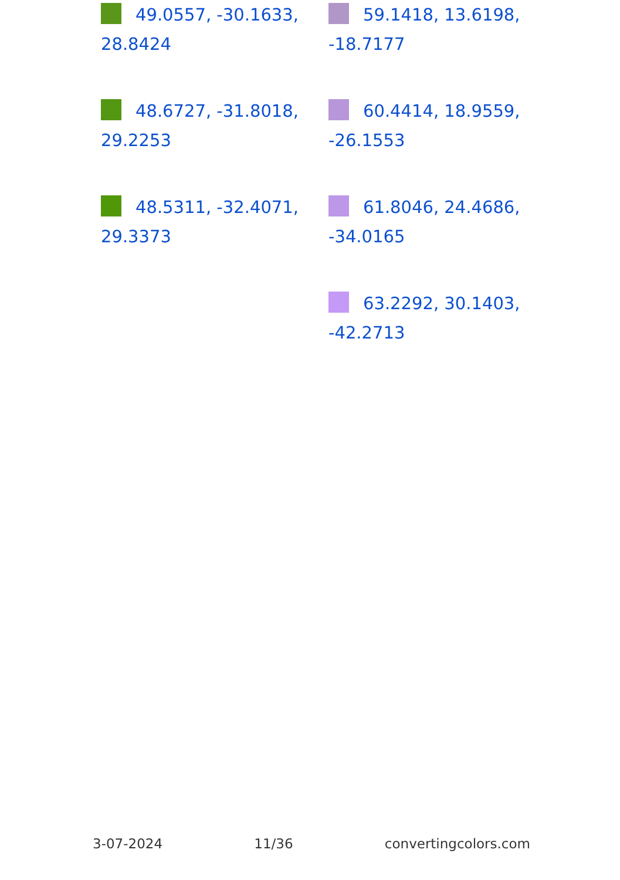49.0557, -30.1633, 28.8424
59.1418, 13.6198, -18.7177
48.6727, -31.8018, 29.2253
60.4414, 18.9559, -26.1553
48.5311, -32.4071, 29.3373
61.8046, 24.4686, -34.0165
63.2292, 30.1403, -42.2713
3-07-2024 11/36 convertingcolors.com